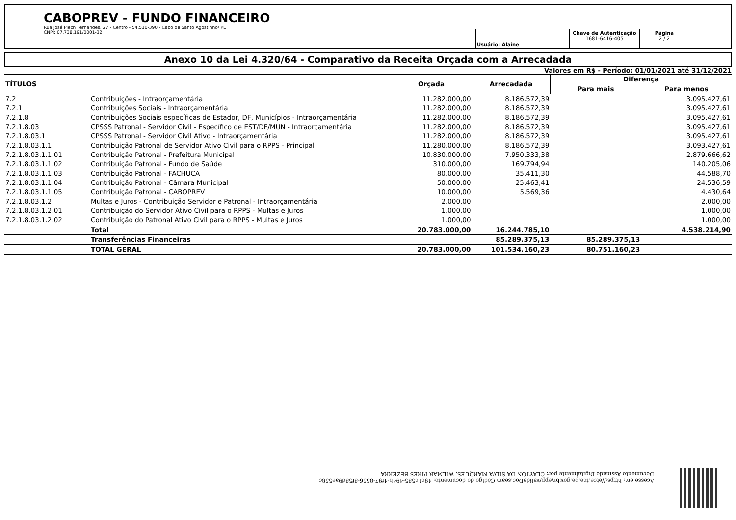CABOPREV - FUNDO FINANCEIRO
Rua José Plech Fernandes, 27 - Centro - 54.510-390 - Cabo de Santo Agostinho/ PE
CNPJ: 07.738.191/0001-32
Usuário: Alaine Chave de Autenticação
1681-6416-405
Página
2 / 2
Anexo 10 da Lei 4.320/64 - Comparativo da Receita Orçada com a Arrecadada
Valores em R$ - Período: 01/01/2021 até 31/12/2021
| TÍTULOS | | Orçada | Arrecadada | Diferença | |
| --- | --- | --- | --- | --- | --- |
| | | | | Para mais | Para menos |
| 7.2 | Contribuições - Intraorçamentária | 11.282.000,00 | 8.186.572,39 | | 3.095.427,61 |
| 7.2.1 | Contribuições Sociais - Intraorçamentária | 11.282.000,00 | 8.186.572,39 | | 3.095.427,61 |
| 7.2.1.8 | Contribuições Sociais específicas de Estador, DF, Municípios - Intraorçamentária | 11.282.000,00 | 8.186.572,39 | | 3.095.427,61 |
| 7.2.1.8.03 | CPSSS Patronal - Servidor Civil - Específico de EST/DF/MUN - Intraorçamentária | 11.282.000,00 | 8.186.572,39 | | 3.095.427,61 |
| 7.2.1.8.03.1 | CPSSS Patronal - Servidor Civil Ativo - Intraorçamentária | 11.282.000,00 | 8.186.572,39 | | 3.095.427,61 |
| 7.2.1.8.03.1.1 | Contribuição Patronal de Servidor Ativo Civil para o RPPS - Principal | 11.280.000,00 | 8.186.572,39 | | 3.093.427,61 |
| 7.2.1.8.03.1.1.01 | Contribuição Patronal - Prefeitura Municipal | 10.830.000,00 | 7.950.333,38 | | 2.879.666,62 |
| 7.2.1.8.03.1.1.02 | Contribuição Patronal - Fundo de Saúde | 310.000,00 | 169.794,94 | | 140.205,06 |
| 7.2.1.8.03.1.1.03 | Contribuição Patronal - FACHUCA | 80.000,00 | 35.411,30 | | 44.588,70 |
| 7.2.1.8.03.1.1.04 | Contribuição Patronal - Câmara Municipal | 50.000,00 | 25.463,41 | | 24.536,59 |
| 7.2.1.8.03.1.1.05 | Contribuição Patronal - CABOPREV | 10.000,00 | 5.569,36 | | 4.430,64 |
| 7.2.1.8.03.1.2 | Multas e Juros - Contribuição Servidor e Patronal - Intraorçamentária | 2.000,00 | | | 2.000,00 |
| 7.2.1.8.03.1.2.01 | Contribuição do Servidor Ativo Civil para o RPPS - Multas e Juros | 1.000,00 | | | 1.000,00 |
| 7.2.1.8.03.1.2.02 | Contribuição do Patronal Ativo Civil para o RPPS - Multas e Juros | 1.000,00 | | | 1.000,00 |
| | Total | 20.783.000,00 | 16.244.785,10 | | 4.538.214,90 |
| | Transferências Financeiras | | 85.289.375,13 | 85.289.375,13 | |
| | TOTAL GERAL | 20.783.000,00 | 101.534.160,23 | 80.751.160,23 | |
Acesse em: https://etce.tce.pe.gov.br/epp/validaDoc.seam Código do documento: 49c1c585-494b-4f97-8556-8f58d9ae558c
Documento Assinado Digitalmente por: CLAYTON DA SILVA MARQUES, WILMAR PIRES BEZERRA